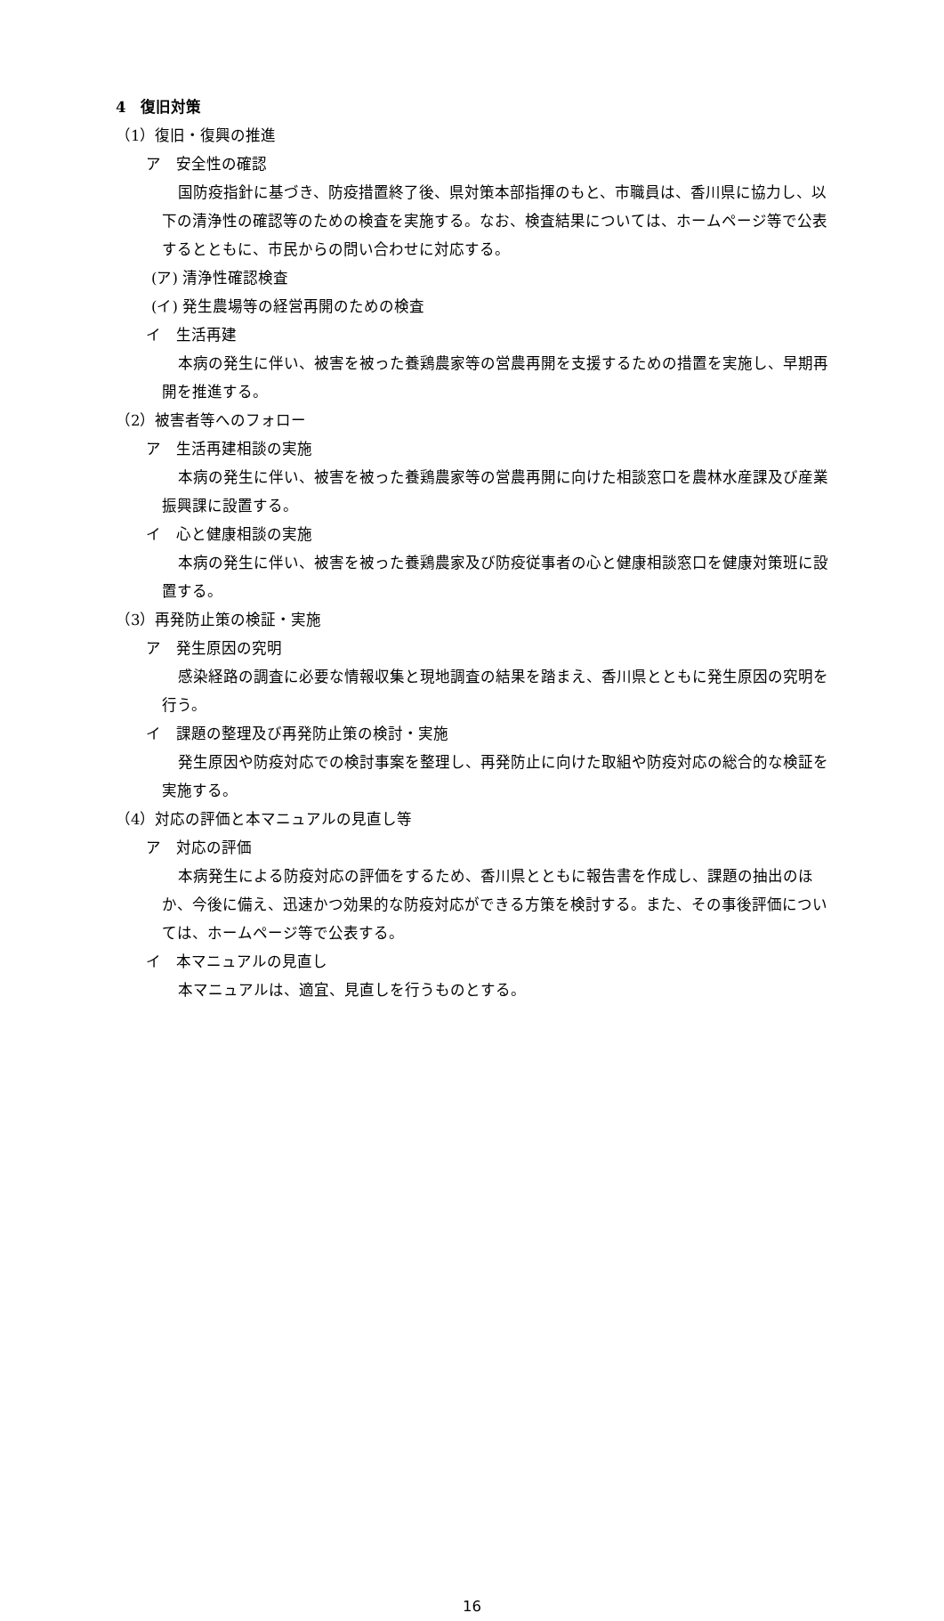4　復旧対策
（1）復旧・復興の推進
ア　安全性の確認
国防疫指針に基づき、防疫措置終了後、県対策本部指揮のもと、市職員は、香川県に協力し、以下の清浄性の確認等のための検査を実施する。なお、検査結果については、ホームページ等で公表するとともに、市民からの問い合わせに対応する。
(ア) 清浄性確認検査
(イ) 発生農場等の経営再開のための検査
イ　生活再建
本病の発生に伴い、被害を被った養鶏農家等の営農再開を支援するための措置を実施し、早期再開を推進する。
（2）被害者等へのフォロー
ア　生活再建相談の実施
本病の発生に伴い、被害を被った養鶏農家等の営農再開に向けた相談窓口を農林水産課及び産業振興課に設置する。
イ　心と健康相談の実施
本病の発生に伴い、被害を被った養鶏農家及び防疫従事者の心と健康相談窓口を健康対策班に設置する。
（3）再発防止策の検証・実施
ア　発生原因の究明
感染経路の調査に必要な情報収集と現地調査の結果を踏まえ、香川県とともに発生原因の究明を行う。
イ　課題の整理及び再発防止策の検討・実施
発生原因や防疫対応での検討事案を整理し、再発防止に向けた取組や防疫対応の総合的な検証を実施する。
（4）対応の評価と本マニュアルの見直し等
ア　対応の評価
本病発生による防疫対応の評価をするため、香川県とともに報告書を作成し、課題の抽出のほか、今後に備え、迅速かつ効果的な防疫対応ができる方策を検討する。また、その事後評価については、ホームページ等で公表する。
イ　本マニュアルの見直し
本マニュアルは、適宜、見直しを行うものとする。
16